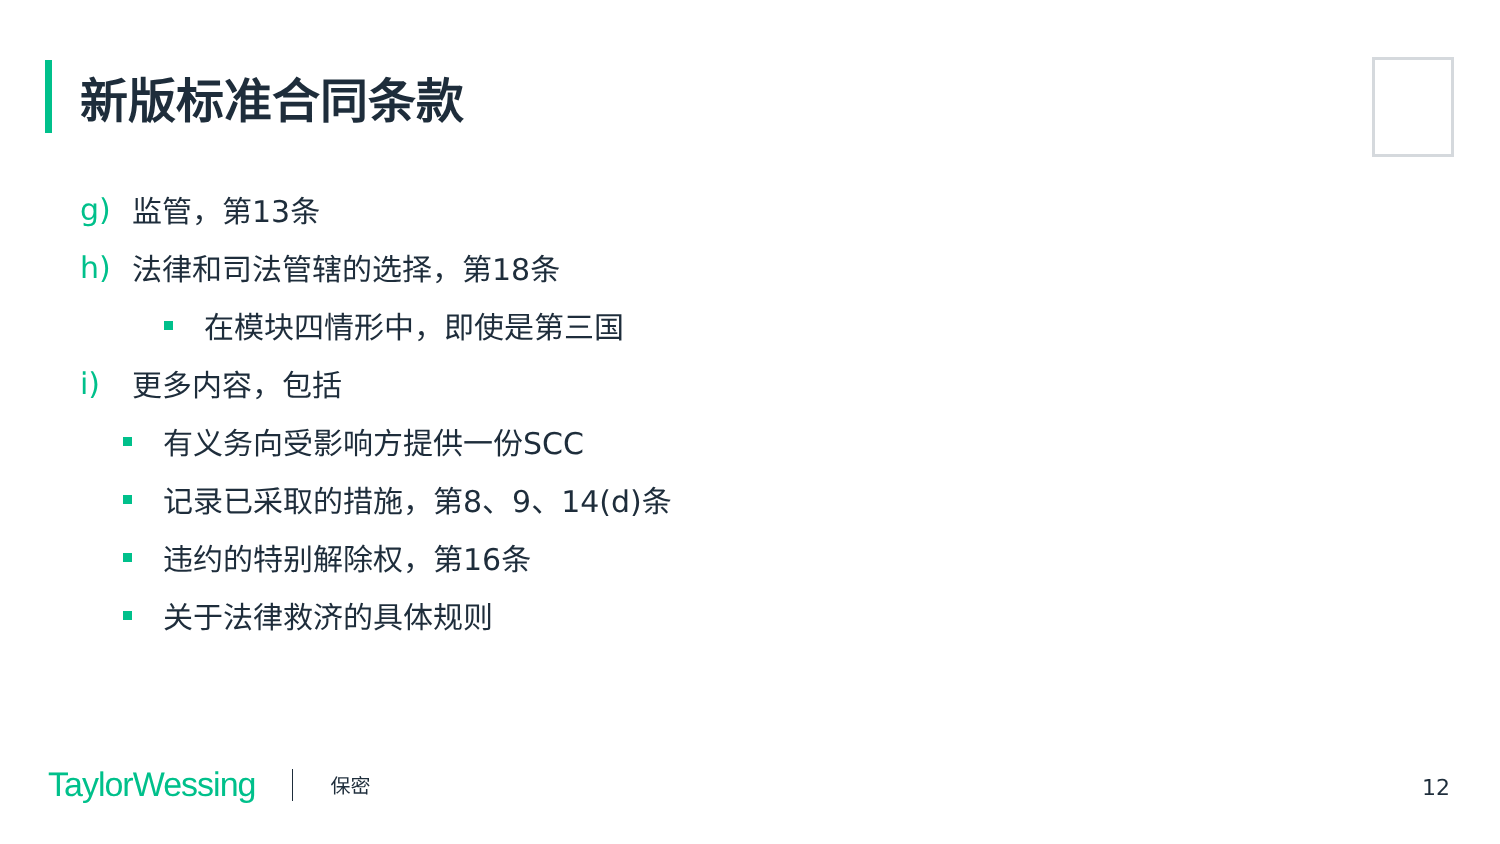新版标准合同条款
g) 监管，第13条
h) 法律和司法管辖的选择，第18条
在模块四情形中，即使是第三国
i) 更多内容，包括
有义务向受影响方提供一份SCC
记录已采取的措施，第8、9、14(d)条
违约的特别解除权，第16条
关于法律救济的具体规则
TaylorWessing 保密
12